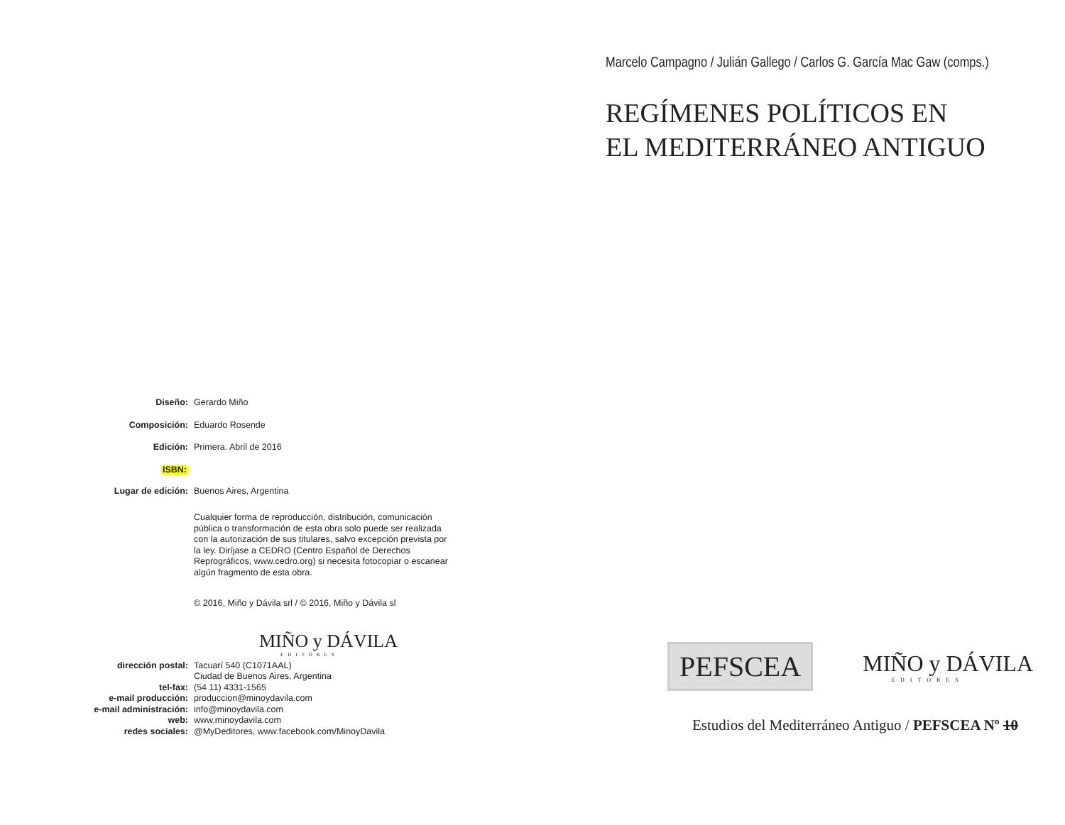Diseño:
Gerardo Miño
Composición:
Eduardo Rosende
Edición:
Primera. Abril de 2016
ISBN:
Lugar de edición:
Buenos Aires, Argentina
Cualquier forma de reproducción, distribución, comunicación pública o transformación de esta obra solo puede ser realizada con la autorización de sus titulares, salvo excepción prevista por la ley. Diríjase a CEDRO (Centro Español de Derechos Reprográficos, www.cedro.org) si necesita fotocopiar o escanear algún fragmento de esta obra.
© 2016, Miño y Dávila srl / © 2016, Miño y Dávila sl
MIÑO y DÁVILA
EDITORES
dirección postal:
Tacuarí 540 (C1071AAL)
Ciudad de Buenos Aires, Argentina
tel-fax:
(54 11) 4331-1565
e-mail producción:
produccion@minoydavila.com
e-mail administración:
info@minoydavila.com
web:
www.minoydavila.com
redes sociales:
@MyDeditores, www.facebook.com/MinoyDavila
Marcelo Campagno / Julián Gallego / Carlos G. García Mac Gaw (comps.)
REGÍMENES POLÍTICOS EN
EL MEDITERRÁNEO ANTIGUO
PEFSCEA
MIÑO y DÁVILA
EDITORES
Estudios del Mediterráneo Antiguo / PEFSCEA Nº 10